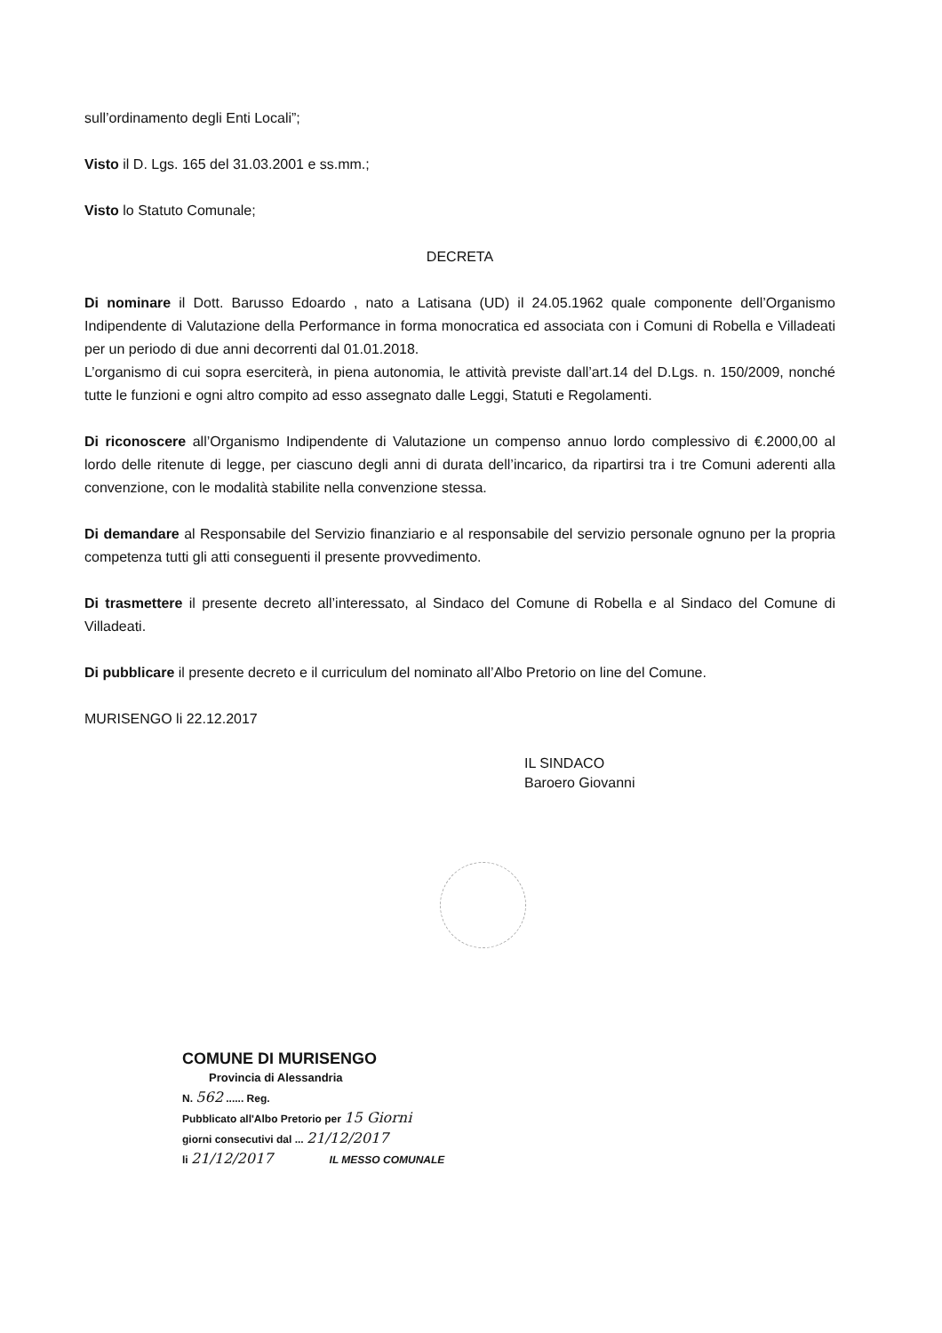sull’ordinamento degli Enti Locali”;
Visto il D. Lgs. 165 del 31.03.2001 e ss.mm.;
Visto lo Statuto Comunale;
DECRETA
Di nominare il Dott. Barusso Edoardo , nato a Latisana (UD) il 24.05.1962 quale componente dell’Organismo Indipendente di Valutazione della Performance in forma monocratica ed associata con i Comuni di Robella e Villadeati per un periodo di due anni decorrenti dal 01.01.2018.
L’organismo di cui sopra eserciterà, in piena autonomia, le attività previste dall’art.14 del D.Lgs. n. 150/2009, nonché tutte le funzioni e ogni altro compito ad esso assegnato dalle Leggi, Statuti e Regolamenti.
Di riconoscere all’Organismo Indipendente di Valutazione un compenso annuo lordo complessivo di €.2000,00 al lordo delle ritenute di legge, per ciascuno degli anni di durata dell’incarico, da ripartirsi tra i tre Comuni aderenti alla convenzione, con le modalità stabilite nella convenzione stessa.
Di demandare al Responsabile del Servizio finanziario e al responsabile del servizio personale ognuno per la propria competenza tutti gli atti conseguenti il presente provvedimento.
Di trasmettere il presente decreto all’interessato, al Sindaco del Comune di Robella e al Sindaco del Comune di Villadeati.
Di pubblicare il presente decreto e il curriculum del nominato all’Albo Pretorio on line del Comune.
MURISENGO li 22.12.2017
IL SINDACO
Baroero Giovanni
COMUNE DI MURISENGO
Provincia di Alessandria
N. 562 ...... Reg.
Pubblicato all'Albo Pretorio per 15 Giorni
giorni consecutivi dal ... 21/12/2017
li 21/12/2017 IL MESSO COMUNALE